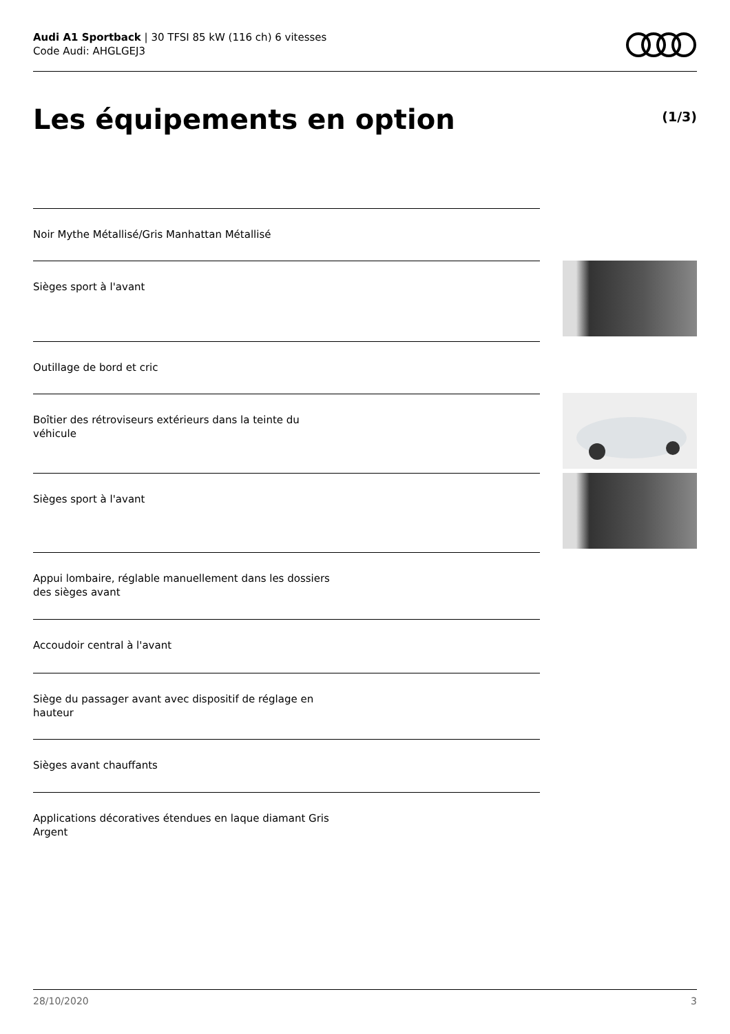Audi A1 Sportback | 30 TFSI 85 kW (116 ch) 6 vitesses
Code Audi: AHGLGEJ3
Les équipements en option (1/3)
Noir Mythe Métallisé/Gris Manhattan Métallisé
Sièges sport à l'avant
Outillage de bord et cric
Boîtier des rétroviseurs extérieurs dans la teinte du véhicule
Sièges sport à l'avant
Appui lombaire, réglable manuellement dans les dossiers des sièges avant
Accoudoir central à l'avant
Siège du passager avant avec dispositif de réglage en hauteur
Sièges avant chauffants
Applications décoratives étendues en laque diamant Gris Argent
28/10/2020 3